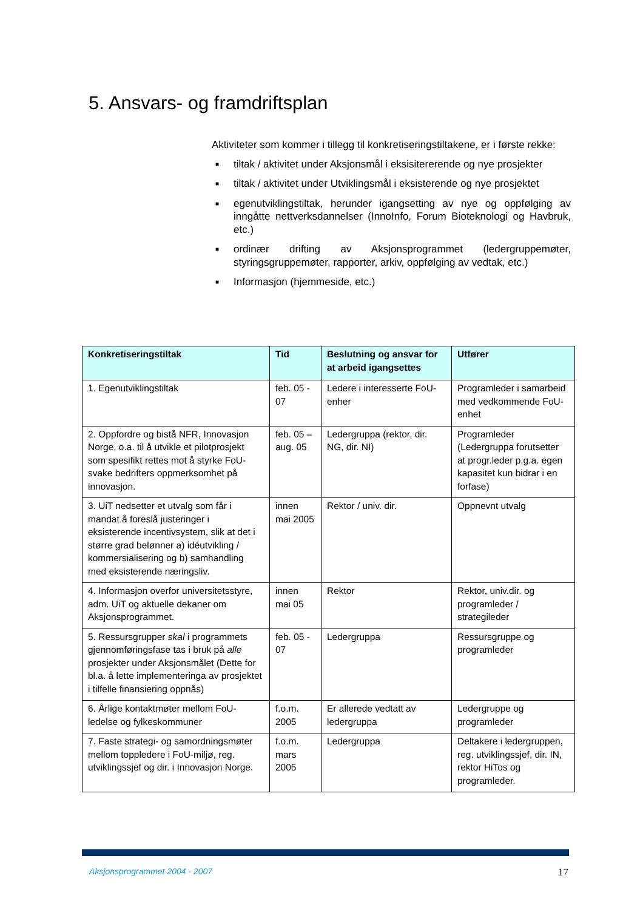5. Ansvars- og framdriftsplan
Aktiviteter som kommer i tillegg til konkretiseringstiltakene, er i første rekke:
■ tiltak / aktivitet under Aksjonsmål i eksisitererende og nye prosjekter
■ tiltak / aktivitet under Utviklingsmål i eksisterende og nye prosjektet
■ egenutviklingstiltak, herunder igangsetting av nye og oppfølging av inngåtte nettverksdannelser (InnoInfo, Forum Bioteknologi og Havbruk, etc.)
■ ordinær drifting av Aksjonsprogrammet (ledergruppemøter, styringsgruppemøter, rapporter, arkiv, oppfølging av vedtak, etc.)
■ Informasjon (hjemmeside, etc.)
| Konkretiseringstiltak | Tid | Beslutning og ansvar for at arbeid igangsettes | Utfører |
| --- | --- | --- | --- |
| 1. Egenutviklingstiltak | feb. 05 - 07 | Ledere i interesserte FoU-enher | Programleder i samarbeid med vedkommende FoU-enhet |
| 2. Oppfordre og bistå NFR, Innovasjon Norge, o.a. til å utvikle et pilotprosjekt som spesifikt rettes mot å styrke FoU-svake bedrifters oppmerksomhet på innovasjon. | feb. 05 – aug. 05 | Ledergruppa (rektor, dir. NG, dir. NI) | Programleder (Ledergruppa forutsetter at progr.leder p.g.a. egen kapasitet kun bidrar i en forfase) |
| 3. UiT nedsetter et utvalg som får i mandat å foreslå justeringer i eksisterende incentivsystem, slik at det i større grad belønner a) idéutvikling / kommersialisering og b) samhandling med eksisterende næringsliv. | innen mai 2005 | Rektor / univ. dir. | Oppnevnt utvalg |
| 4. Informasjon overfor universitetsstyre, adm. UiT og aktuelle dekaner om Aksjonsprogrammet. | innen mai 05 | Rektor | Rektor, univ.dir. og programleder / strategileder |
| 5. Ressursgrupper skal i programmets gjennomføringsfase tas i bruk på alle prosjekter under Aksjonsmålet (Dette for bl.a. å lette implementeringa av prosjektet i tilfelle finansiering oppnås) | feb. 05 - 07 | Ledergruppa | Ressursgruppe og programleder |
| 6. Årlige kontaktmøter mellom FoU-ledelse og fylkeskommuner | f.o.m. 2005 | Er allerede vedtatt av ledergruppa | Ledergruppe og programleder |
| 7. Faste strategi- og samordningsmøter mellom toppledere i FoU-miljø, reg. utviklingssjef og dir. i Innovasjon Norge. | f.o.m. mars 2005 | Ledergruppa | Deltakere i ledergruppen, reg. utviklingssjef, dir. IN, rektor HiTos og programleder. |
Aksjonsprogrammet 2004 - 2007 17